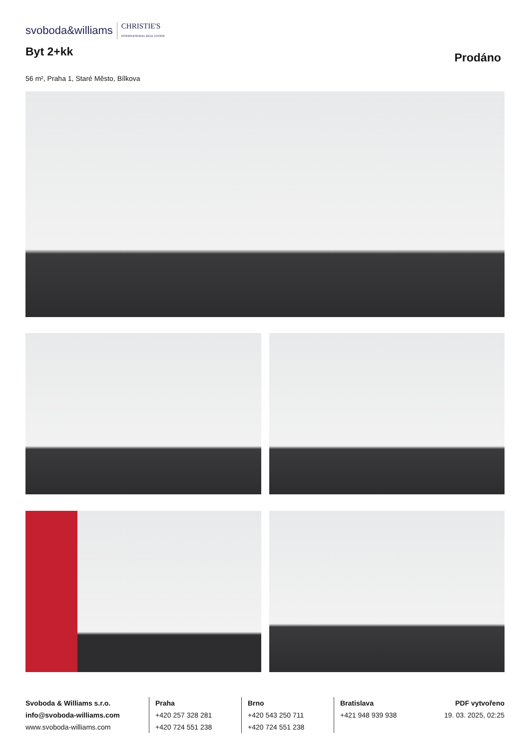svoboda&williams CHRISTIE'S
INTERNATIONAL REAL ESTATE
Byt 2+kk
Prodáno
56 m², Praha 1, Staré Město, Bílkova
Svoboda & Williams s.r.o.
info@svoboda-williams.com
www.svoboda-williams.com
Praha
+420 257 328 281
+420 724 551 238
Brno
+420 543 250 711
+420 724 551 238
Bratislava
+421 948 939 938
PDF vytvořeno
19. 03. 2025, 02:25